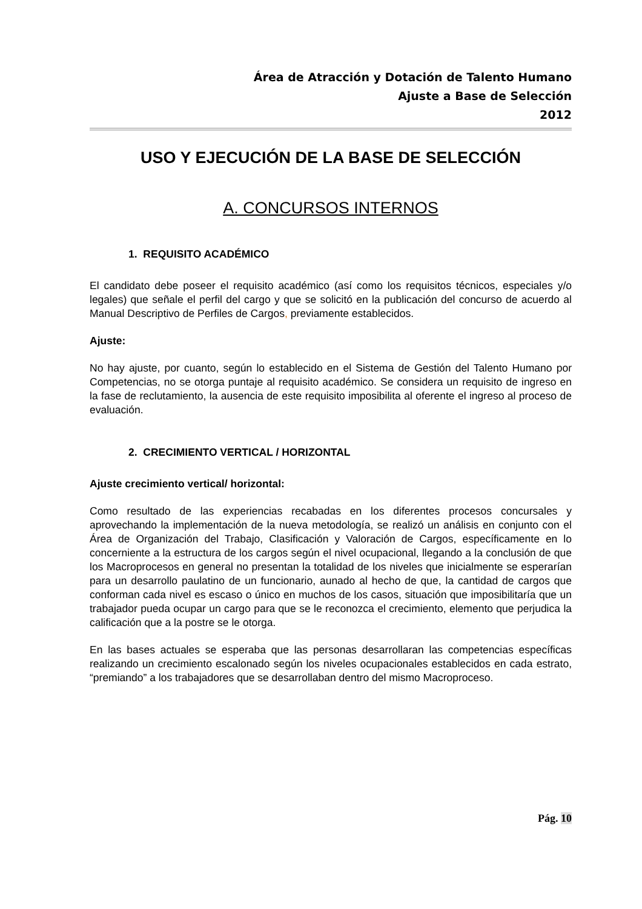Área de Atracción y Dotación de Talento Humano
Ajuste a Base de Selección
2012
USO Y EJECUCIÓN DE LA BASE DE SELECCIÓN
A. CONCURSOS INTERNOS
1. REQUISITO ACADÉMICO
El candidato debe poseer el requisito académico (así como los requisitos técnicos, especiales y/o legales) que señale el perfil del cargo y que se solicitó en la publicación del concurso de acuerdo al Manual Descriptivo de Perfiles de Cargos, previamente establecidos.
Ajuste:
No hay ajuste, por cuanto, según lo establecido en el Sistema de Gestión del Talento Humano por Competencias, no se otorga puntaje al requisito académico. Se considera un requisito de ingreso en la fase de reclutamiento, la ausencia de este requisito imposibilita al oferente el ingreso al proceso de evaluación.
2. CRECIMIENTO VERTICAL / HORIZONTAL
Ajuste crecimiento vertical/ horizontal:
Como resultado de las experiencias recabadas en los diferentes procesos concursales y aprovechando la implementación de la nueva metodología, se realizó un análisis en conjunto con el Área de Organización del Trabajo, Clasificación y Valoración de Cargos, específicamente en lo concerniente a la estructura de los cargos según el nivel ocupacional, llegando a la conclusión de que los Macroprocesos en general no presentan la totalidad de los niveles que inicialmente se esperarían para un desarrollo paulatino de un funcionario, aunado al hecho de que, la cantidad de cargos que conforman cada nivel es escaso o único en muchos de los casos, situación que imposibilitaría que un trabajador pueda ocupar un cargo para que se le reconozca el crecimiento, elemento que perjudica la calificación que a la postre se le otorga.
En las bases actuales se esperaba que las personas desarrollaran las competencias específicas realizando un crecimiento escalonado según los niveles ocupacionales establecidos en cada estrato, “premiando” a los trabajadores que se desarrollaban dentro del mismo Macroproceso.
Pág. 10